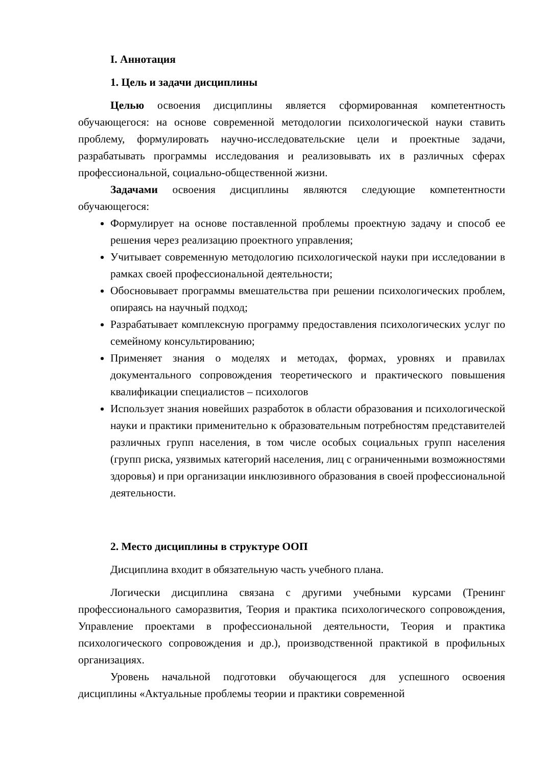I. Аннотация
1. Цель и задачи дисциплины
Целью освоения дисциплины является сформированная компетентность обучающегося: на основе современной методологии психологической науки ставить проблему, формулировать научно-исследовательские цели и проектные задачи, разрабатывать программы исследования и реализовывать их в различных сферах профессиональной, социально-общественной жизни.
Задачами освоения дисциплины являются следующие компетентности обучающегося:
Формулирует на основе поставленной проблемы проектную задачу и способ ее решения через реализацию проектного управления;
Учитывает современную методологию психологической науки при исследовании в рамках своей профессиональной деятельности;
Обосновывает программы вмешательства при решении психологических проблем, опираясь на научный подход;
Разрабатывает комплексную программу предоставления психологических услуг по семейному консультированию;
Применяет знания о моделях и методах, формах, уровнях и правилах документального сопровождения теоретического и практического повышения квалификации специалистов – психологов
Использует знания новейших разработок в области образования и психологической науки и практики применительно к образовательным потребностям представителей различных групп населения, в том числе особых социальных групп населения (групп риска, уязвимых категорий населения, лиц с ограниченными возможностями здоровья) и при организации инклюзивного образования в своей профессиональной деятельности.
2. Место дисциплины в структуре ООП
Дисциплина входит в обязательную часть учебного плана.
Логически дисциплина связана с другими учебными курсами (Тренинг профессионального саморазвития, Теория и практика психологического сопровождения, Управление проектами в профессиональной деятельности, Теория и практика психологического сопровождения и др.), производственной практикой в профильных организациях.
Уровень начальной подготовки обучающегося для успешного освоения дисциплины «Актуальные проблемы теории и практики современной